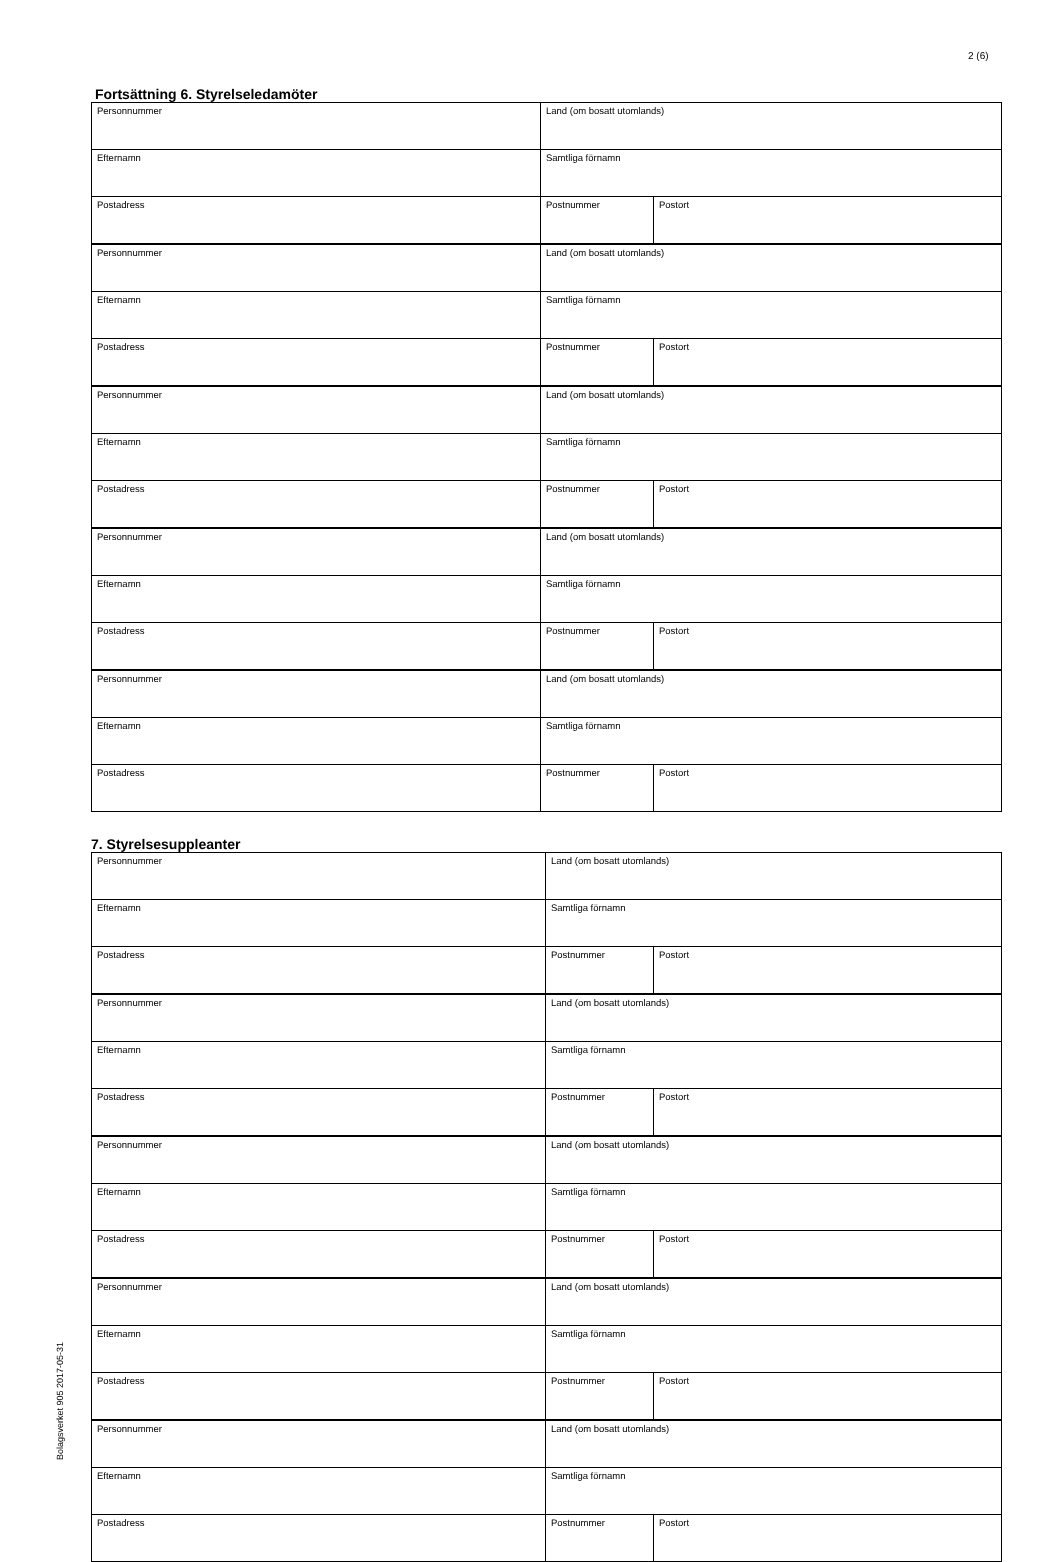2 (6)
Bolagsverket 905 2017-05-31
Fortsättning 6. Styrelseledamöter
| Personnummer | Land (om bosatt utomlands) | |
| Efternamn | Samtliga förnamn | |
| Postadress | Postnummer | Postort |
| Personnummer | Land (om bosatt utomlands) | |
| Efternamn | Samtliga förnamn | |
| Postadress | Postnummer | Postort |
| Personnummer | Land (om bosatt utomlands) | |
| Efternamn | Samtliga förnamn | |
| Postadress | Postnummer | Postort |
| Personnummer | Land (om bosatt utomlands) | |
| Efternamn | Samtliga förnamn | |
| Postadress | Postnummer | Postort |
| Personnummer | Land (om bosatt utomlands) | |
| Efternamn | Samtliga förnamn | |
| Postadress | Postnummer | Postort |
7. Styrelsesuppleanter
| Personnummer | Land (om bosatt utomlands) | |
| Efternamn | Samtliga förnamn | |
| Postadress | Postnummer | Postort |
| Personnummer | Land (om bosatt utomlands) | |
| Efternamn | Samtliga förnamn | |
| Postadress | Postnummer | Postort |
| Personnummer | Land (om bosatt utomlands) | |
| Efternamn | Samtliga förnamn | |
| Postadress | Postnummer | Postort |
| Personnummer | Land (om bosatt utomlands) | |
| Efternamn | Samtliga förnamn | |
| Postadress | Postnummer | Postort |
| Personnummer | Land (om bosatt utomlands) | |
| Efternamn | Samtliga förnamn | |
| Postadress | Postnummer | Postort |